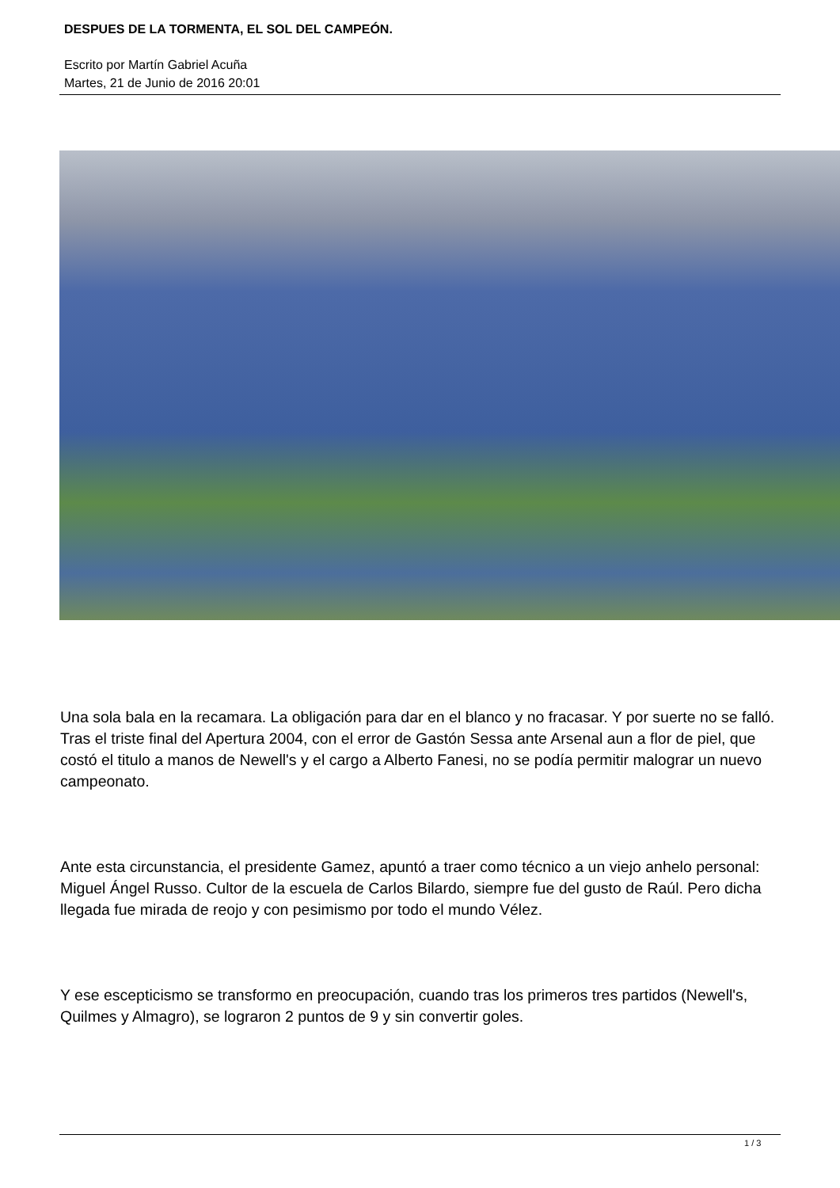DESPUES DE LA TORMENTA, EL SOL DEL CAMPEÓN.
Escrito por Martín Gabriel Acuña
Martes, 21 de Junio de 2016 20:01
Una sola bala en la recamara. La obligación para dar en el blanco y no fracasar. Y por suerte no se falló. Tras el triste final del Apertura 2004, con el error de Gastón Sessa ante Arsenal aun a flor de piel, que costó el titulo a manos de Newell's y el cargo a Alberto Fanesi, no se podía permitir malograr un nuevo campeonato.
Ante esta circunstancia, el presidente Gamez, apuntó a traer como técnico a un viejo anhelo personal: Miguel Ángel Russo. Cultor de la escuela de Carlos Bilardo, siempre fue del gusto de Raúl. Pero dicha llegada fue mirada de reojo y con pesimismo por todo el mundo Vélez.
Y ese escepticismo se transformo en preocupación, cuando tras los primeros tres partidos (Newell's, Quilmes y Almagro), se lograron 2 puntos de 9 y sin convertir goles.
1 / 3